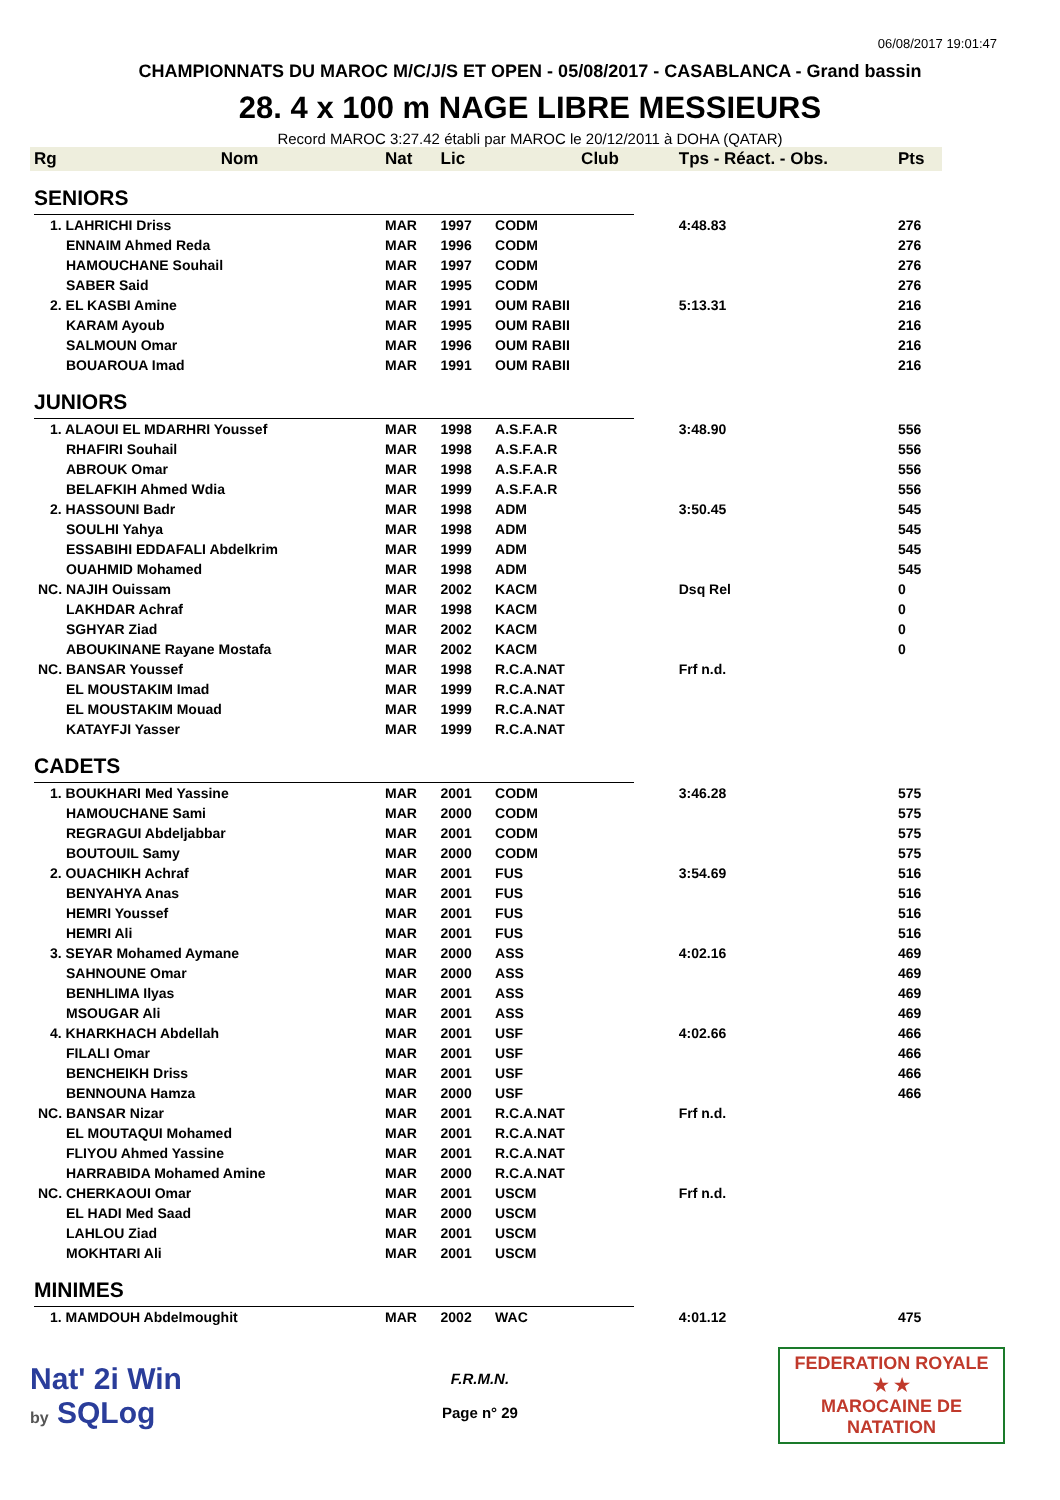06/08/2017 19:01:47
CHAMPIONNATS DU MAROC M/C/J/S ET OPEN - 05/08/2017 - CASABLANCA - Grand bassin
28. 4 x 100 m NAGE LIBRE MESSIEURS
Record MAROC 3:27.42 établi par MAROC le 20/12/2011 à DOHA (QATAR)
| Rg | Nom | Nat | Lic | Club | Tps - Réact. - Obs. | Pts |
| --- | --- | --- | --- | --- | --- | --- |
| SENIORS | | | | | | |
| 1. LAHRICHI Driss | | MAR | 1997 | CODM | 4:48.83 | 276 |
| ENNAIM Ahmed Reda | | MAR | 1996 | CODM | | 276 |
| HAMOUCHANE Souhail | | MAR | 1997 | CODM | | 276 |
| SABER Said | | MAR | 1995 | CODM | | 276 |
| 2. EL KASBI Amine | | MAR | 1991 | OUM RABII | 5:13.31 | 216 |
| KARAM Ayoub | | MAR | 1995 | OUM RABII | | 216 |
| SALMOUN Omar | | MAR | 1996 | OUM RABII | | 216 |
| BOUAROUA Imad | | MAR | 1991 | OUM RABII | | 216 |
| JUNIORS | | | | | | |
| 1. ALAOUI EL MDARHRI Youssef | | MAR | 1998 | A.S.F.A.R | 3:48.90 | 556 |
| RHAFIRI Souhail | | MAR | 1998 | A.S.F.A.R | | 556 |
| ABROUK Omar | | MAR | 1998 | A.S.F.A.R | | 556 |
| BELAFKIH Ahmed Wdia | | MAR | 1999 | A.S.F.A.R | | 556 |
| 2. HASSOUNI Badr | | MAR | 1998 | ADM | 3:50.45 | 545 |
| SOULHI Yahya | | MAR | 1998 | ADM | | 545 |
| ESSABIHI EDDAFALI Abdelkrim | | MAR | 1999 | ADM | | 545 |
| OUAHMID Mohamed | | MAR | 1998 | ADM | | 545 |
| NC. NAJIH Ouissam | | MAR | 2002 | KACM | Dsq Rel | 0 |
| LAKHDAR Achraf | | MAR | 1998 | KACM | | 0 |
| SGHYAR Ziad | | MAR | 2002 | KACM | | 0 |
| ABOUKINANE Rayane Mostafa | | MAR | 2002 | KACM | | 0 |
| NC. BANSAR Youssef | | MAR | 1998 | R.C.A.NAT | Frf n.d. | |
| EL MOUSTAKIM Imad | | MAR | 1999 | R.C.A.NAT | | |
| EL MOUSTAKIM Mouad | | MAR | 1999 | R.C.A.NAT | | |
| KATAYFJI Yasser | | MAR | 1999 | R.C.A.NAT | | |
| CADETS | | | | | | |
| 1. BOUKHARI Med Yassine | | MAR | 2001 | CODM | 3:46.28 | 575 |
| HAMOUCHANE Sami | | MAR | 2000 | CODM | | 575 |
| REGRAGUI Abdeljabbar | | MAR | 2001 | CODM | | 575 |
| BOUTOUIL Samy | | MAR | 2000 | CODM | | 575 |
| 2. OUACHIKH Achraf | | MAR | 2001 | FUS | 3:54.69 | 516 |
| BENYAHYA Anas | | MAR | 2001 | FUS | | 516 |
| HEMRI Youssef | | MAR | 2001 | FUS | | 516 |
| HEMRI Ali | | MAR | 2001 | FUS | | 516 |
| 3. SEYAR Mohamed Aymane | | MAR | 2000 | ASS | 4:02.16 | 469 |
| SAHNOUNE Omar | | MAR | 2000 | ASS | | 469 |
| BENHLIMA Ilyas | | MAR | 2001 | ASS | | 469 |
| MSOUGAR Ali | | MAR | 2001 | ASS | | 469 |
| 4. KHARKHACH Abdellah | | MAR | 2001 | USF | 4:02.66 | 466 |
| FILALI Omar | | MAR | 2001 | USF | | 466 |
| BENCHEIKH Driss | | MAR | 2001 | USF | | 466 |
| BENNOUNA Hamza | | MAR | 2000 | USF | | 466 |
| NC. BANSAR Nizar | | MAR | 2001 | R.C.A.NAT | Frf n.d. | |
| EL MOUTAQUI Mohamed | | MAR | 2001 | R.C.A.NAT | | |
| FLIYOU Ahmed Yassine | | MAR | 2001 | R.C.A.NAT | | |
| HARRABIDA Mohamed Amine | | MAR | 2000 | R.C.A.NAT | | |
| NC. CHERKAOUI Omar | | MAR | 2001 | USCM | Frf n.d. | |
| EL HADI Med Saad | | MAR | 2000 | USCM | | |
| LAHLOU Ziad | | MAR | 2001 | USCM | | |
| MOKHTARI Ali | | MAR | 2001 | USCM | | |
| MINIMES | | | | | | |
| 1. MAMDOUH Abdelmoughit | | MAR | 2002 | WAC | 4:01.12 | 475 |
Nat' 2i Win
by SQLog
F.R.M.N.
Page n° 29
FEDERATION ROYALE
★ ★
MAROCAINE DE NATATION